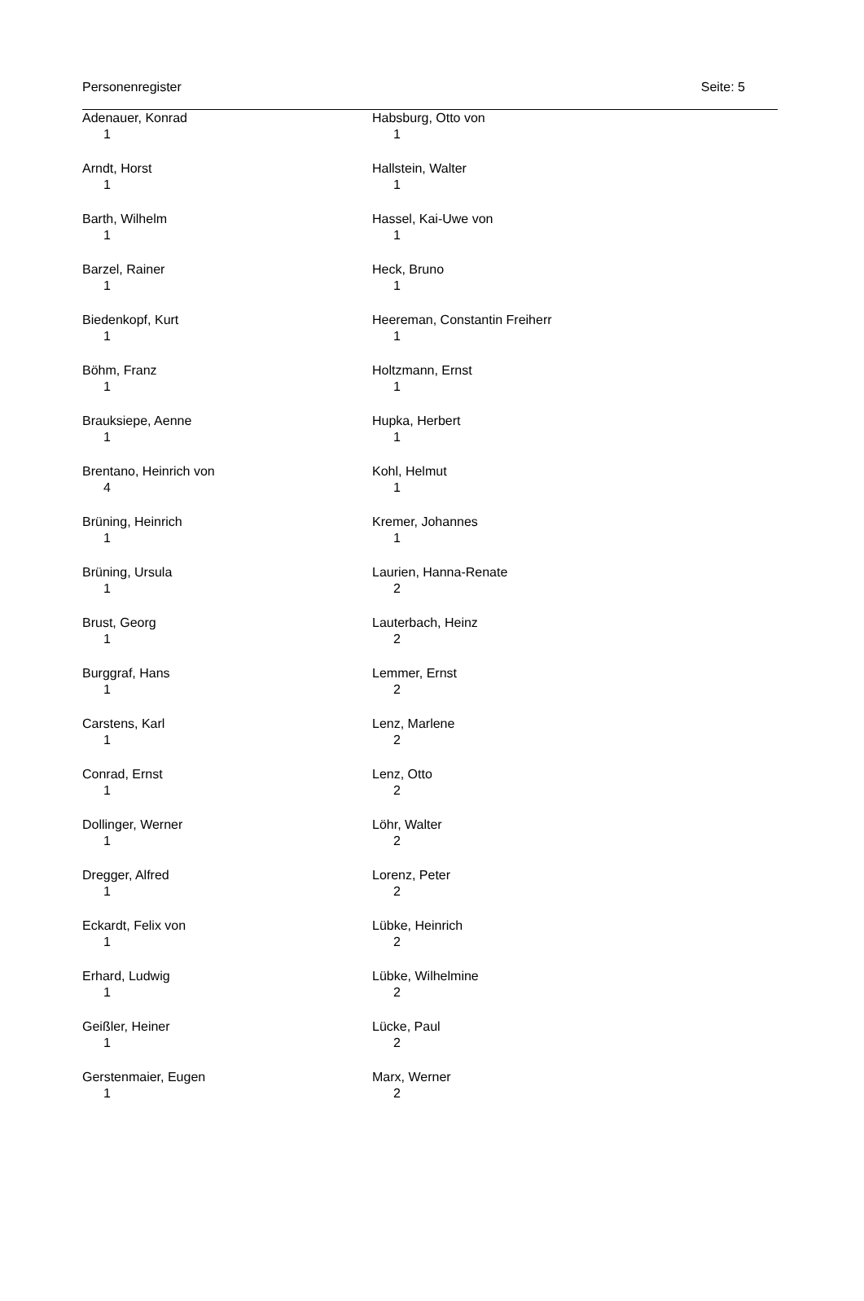Personenregister Seite: 5
Adenauer, Konrad
1
Arndt, Horst
1
Barth, Wilhelm
1
Barzel, Rainer
1
Biedenkopf, Kurt
1
Böhm, Franz
1
Brauksiepe, Aenne
1
Brentano, Heinrich von
4
Brüning, Heinrich
1
Brüning, Ursula
1
Brust, Georg
1
Burggraf, Hans
1
Carstens, Karl
1
Conrad, Ernst
1
Dollinger, Werner
1
Dregger, Alfred
1
Eckardt, Felix von
1
Erhard, Ludwig
1
Geißler, Heiner
1
Gerstenmaier, Eugen
1
Habsburg, Otto von
1
Hallstein, Walter
1
Hassel, Kai-Uwe von
1
Heck, Bruno
1
Heereman, Constantin Freiherr
1
Holtzmann, Ernst
1
Hupka, Herbert
1
Kohl, Helmut
1
Kremer, Johannes
1
Laurien, Hanna-Renate
2
Lauterbach, Heinz
2
Lemmer, Ernst
2
Lenz, Marlene
2
Lenz, Otto
2
Löhr, Walter
2
Lorenz, Peter
2
Lübke, Heinrich
2
Lübke, Wilhelmine
2
Lücke, Paul
2
Marx, Werner
2